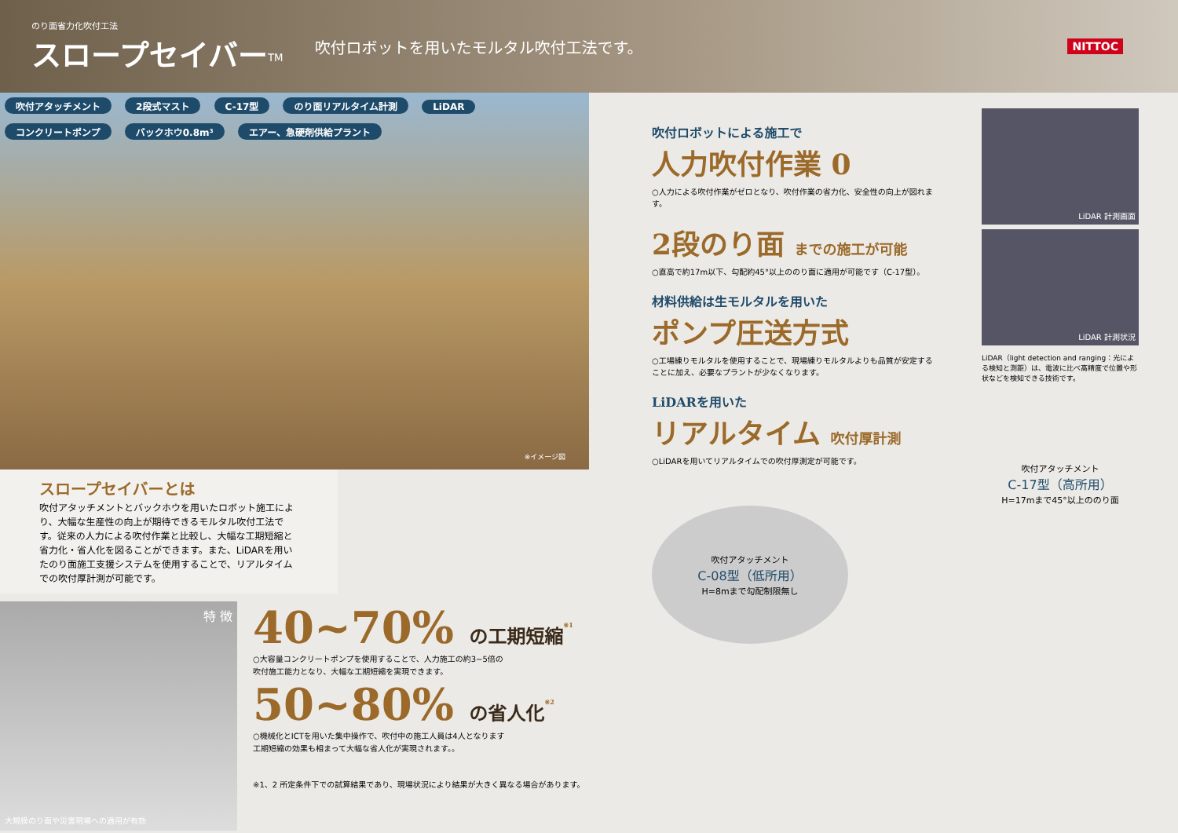のり面省力化吹付工法
スロープセイバー<sup>TM</sup>
吹付ロボットを用いたモルタル吹付工法です。
NITTOC
吹付アタッチメント 2段式マスト C-17型 のり面リアルタイム計測 LiDAR コンクリートポンプ バックホウ0.8m³ エアー、急硬剤供給プラント
※イメージ図
スロープセイバーとは
吹付アタッチメントとバックホウを用いたロボット施工により、大幅な生産性の向上が期待できるモルタル吹付工法です。従来の人力による吹付作業と比較し、大幅な工期短縮と省力化・省人化を図ることができます。また、LiDARを用いたのり面施工支援システムを使用することで、リアルタイムでの吹付厚計測が可能です。
特 徴
大規模のり面や災害現場への適用が有効
40~70% の工期短縮<sup>※1</sup>
○大容量コンクリートポンプを使用することで、人力施工の約3~5倍の
吹付施工能力となり、大幅な工期短縮を実現できます。
50~80% の省人化<sup>※2</sup>
○機械化とICTを用いた集中操作で、吹付中の施工人員は4人となります
工期短縮の効果も相まって大幅な省人化が実現されます。。
※1、2 所定条件下での試算結果であり、現場状況により結果が大きく異なる場合があります。
吹付ロボットによる施工で
人力吹付作業 0
○人力による吹付作業がゼロとなり、吹付作業の省力化、安全性の向上が図れます。
2段のり面 までの施工が可能
○直高で約17m以下、勾配約45°以上ののり面に適用が可能です（C-17型）。
材料供給は生モルタルを用いた
ポンプ圧送方式
○工場練りモルタルを使用することで、現場練りモルタルよりも品質が安定することに加え、必要なプラントが少なくなります。
LiDARを用いた
リアルタイム 吹付厚計測
○LiDARを用いてリアルタイムでの吹付厚測定が可能です。
吹付アタッチメント
C-08型（低所用）
H=8mまで勾配制限無し
LiDAR 計測画面
LiDAR 計測状況
LiDAR（light detection and ranging：光による検知と測距）は、電波に比べ高精度で位置や形状などを検知できる技術です。
吹付アタッチメント
C-17型（高所用）
H=17mまで45°以上ののり面